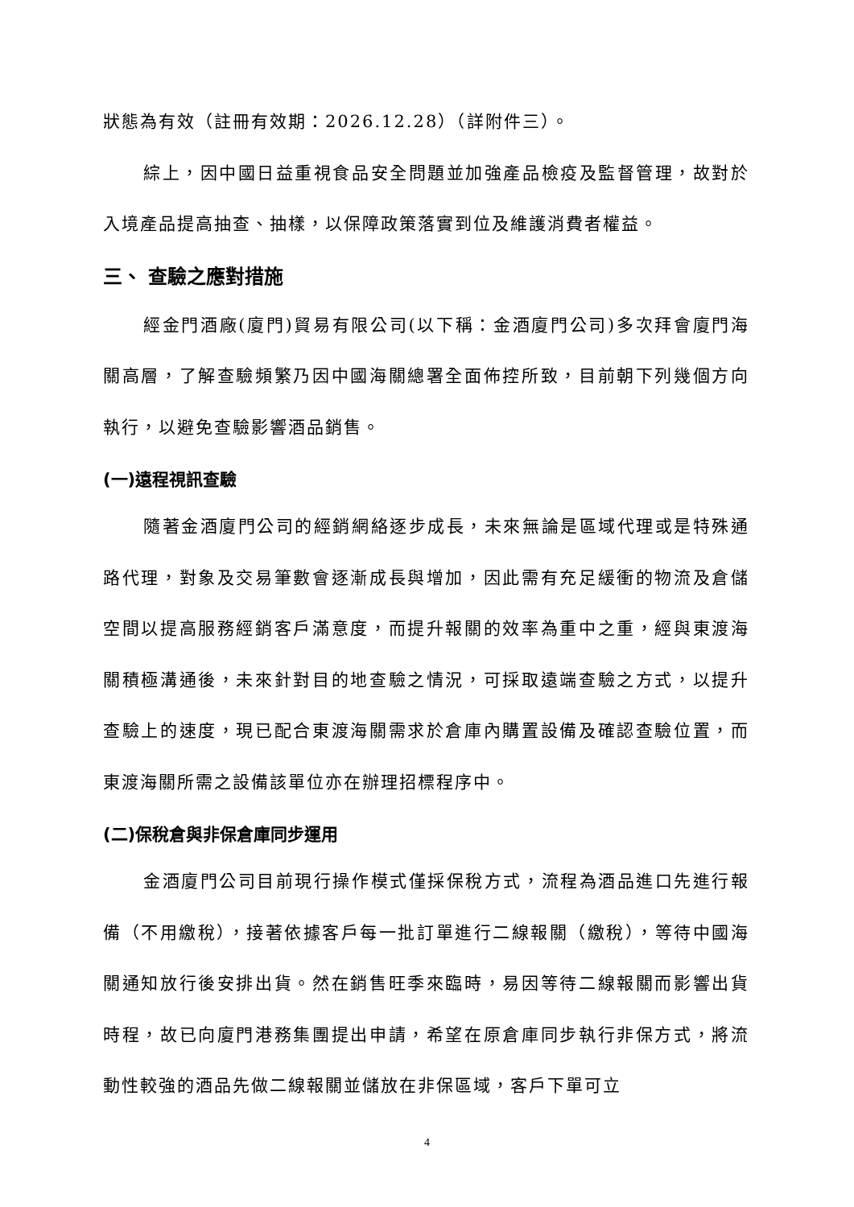狀態為有效（註冊有效期：2026.12.28）（詳附件三）。
綜上，因中國日益重視食品安全問題並加強產品檢疫及監督管理，故對於入境產品提高抽查、抽樣，以保障政策落實到位及維護消費者權益。
三、 查驗之應對措施
經金門酒廠(廈門)貿易有限公司(以下稱：金酒廈門公司)多次拜會廈門海關高層，了解查驗頻繁乃因中國海關總署全面佈控所致，目前朝下列幾個方向執行，以避免查驗影響酒品銷售。
(一)遠程視訊查驗
隨著金酒廈門公司的經銷網絡逐步成長，未來無論是區域代理或是特殊通路代理，對象及交易筆數會逐漸成長與增加，因此需有充足緩衝的物流及倉儲空間以提高服務經銷客戶滿意度，而提升報關的效率為重中之重，經與東渡海關積極溝通後，未來針對目的地查驗之情況，可採取遠端查驗之方式，以提升查驗上的速度，現已配合東渡海關需求於倉庫內購置設備及確認查驗位置，而東渡海關所需之設備該單位亦在辦理招標程序中。
(二)保稅倉與非保倉庫同步運用
金酒廈門公司目前現行操作模式僅採保稅方式，流程為酒品進口先進行報備（不用繳稅），接著依據客戶每一批訂單進行二線報關（繳稅），等待中國海關通知放行後安排出貨。然在銷售旺季來臨時，易因等待二線報關而影響出貨時程，故已向廈門港務集團提出申請，希望在原倉庫同步執行非保方式，將流動性較強的酒品先做二線報關並儲放在非保區域，客戶下單可立
4